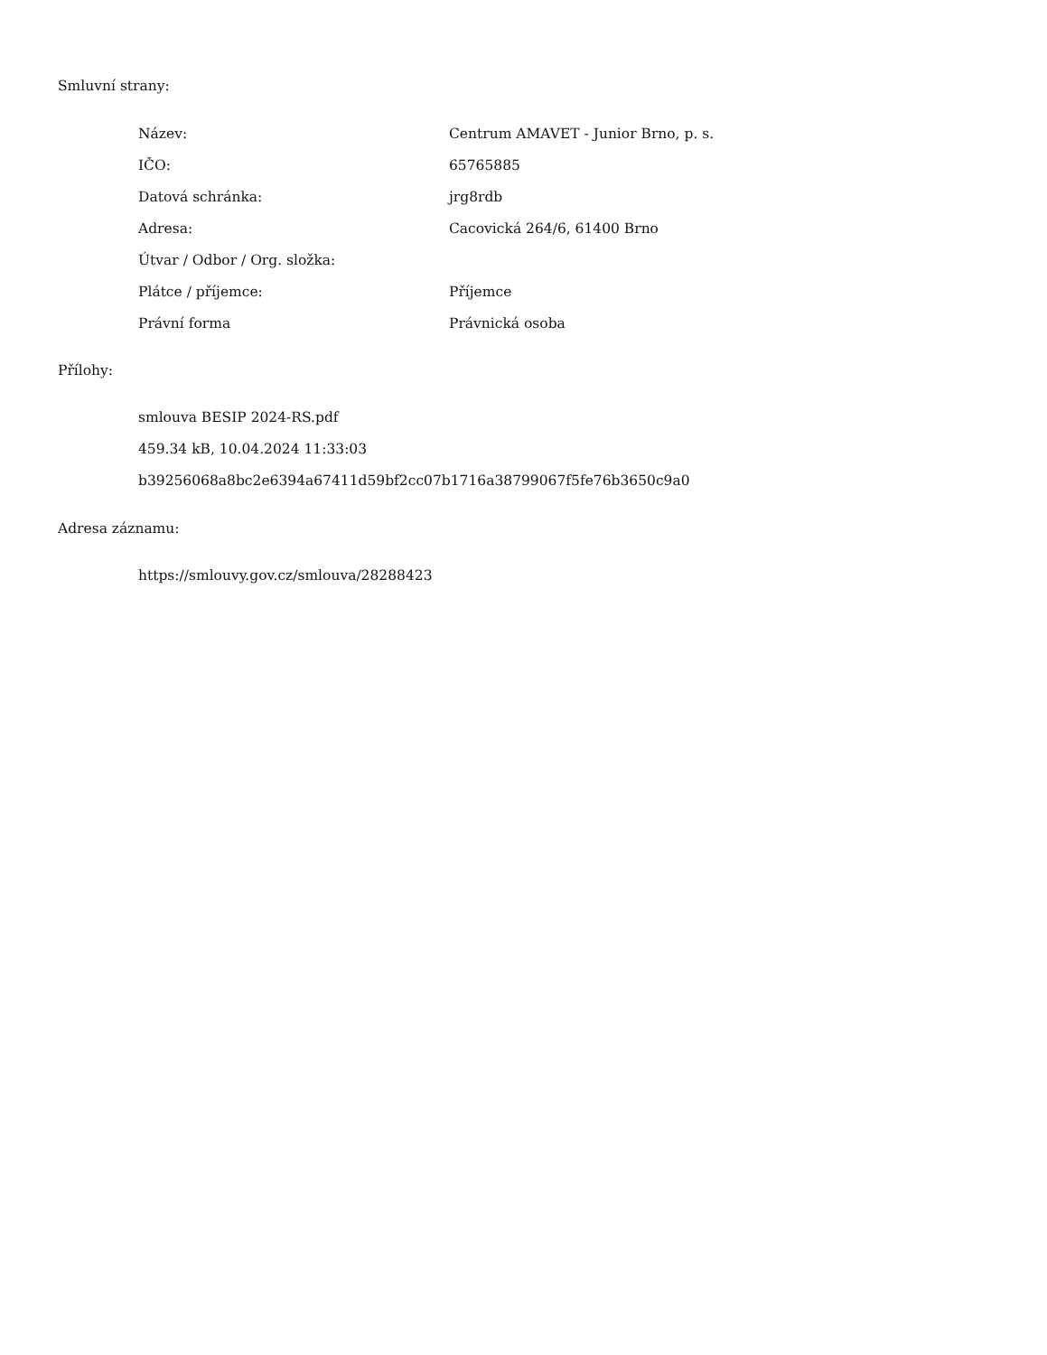Smluvní strany:
| Název: | Centrum AMAVET - Junior Brno, p. s. |
| IČO: | 65765885 |
| Datová schránka: | jrg8rdb |
| Adresa: | Cacovická 264/6, 61400 Brno |
| Útvar / Odbor / Org. složka: | |
| Plátce / příjemce: | Příjemce |
| Právní forma | Právnická osoba |
Přílohy:
smlouva BESIP 2024-RS.pdf
459.34 kB, 10.04.2024 11:33:03
b39256068a8bc2e6394a67411d59bf2cc07b1716a38799067f5fe76b3650c9a0
Adresa záznamu:
https://smlouvy.gov.cz/smlouva/28288423